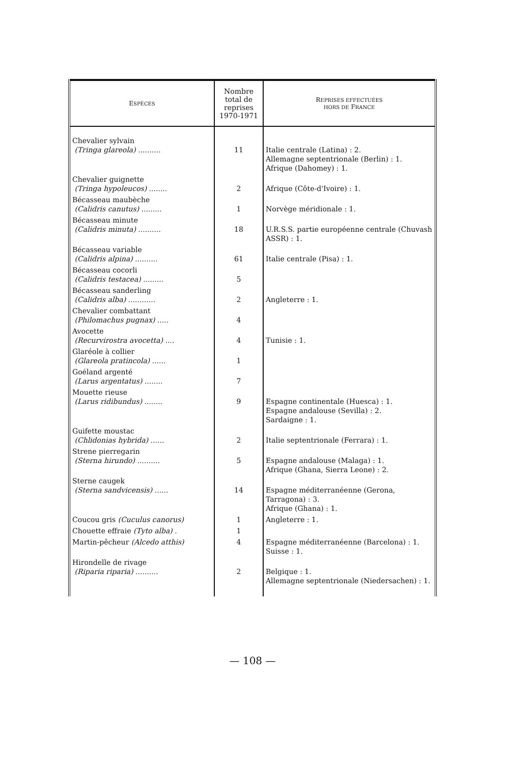| E SPÈCES | Nombre total de reprises 1970-1971 | R EPRISES EFFECTUÉES HORS DE F RANCE |
| --- | --- | --- |
| Chevalier sylvain (Tringa glareola) .......... | 11 | Italie centrale (Latina) : 2. Allemagne septentrionale (Berlin) : 1. Afrique (Dahomey) : 1. |
| Chevalier guignette (Tringa hypoleucos) ........ | 2 | Afrique (Côte-d'Ivoire) : 1. |
| Bécasseau maubèche (Calidris canutus) ......... | 1 | Norvège méridionale : 1. |
| Bécasseau minute (Calidris minuta) .......... | 18 | U.R.S.S. partie européenne centrale (Chuvash ASSR) : 1. |
| Bécasseau variable (Calidris alpina) .......... | 61 | Italie centrale (Pisa) : 1. |
| Bécasseau cocorli (Calidris testacea) ......... | 5 | |
| Bécasseau sanderling (Calidris alba) ............ | 2 | Angleterre : 1. |
| Chevalier combattant (Philomachus pugnax) ..... | 4 | |
| Avocette (Recurvirostra avocetta) .... | 4 | Tunisie : 1. |
| Glaréole à collier (Glareola pratincola) ...... | 1 | |
| Goéland argenté (Larus argentatus) ........ | 7 | |
| Mouette rieuse (Larus ridibundus) ........ | 9 | Espagne continentale (Huesca) : 1. Espagne andalouse (Sevilla) : 2. Sardaigne : 1. |
| Guifette moustac (Chlidonias hybrida) ...... | 2 | Italie septentrionale (Ferrara) : 1. |
| Strene pierregarin (Sterna hirundo) .......... | 5 | Espagne andalouse (Malaga) : 1. Afrique (Ghana, Sierra Leone) : 2. |
| Sterne caugek (Sterna sandvicensis) ...... | 14 | Espagne méditerranéenne (Gerona, Tarragona) : 3. Afrique (Ghana) : 1. |
| Coucou gris (Cuculus canorus) | 1 | Angleterre : 1. |
| Chouette effraie (Tyto alba) . | 1 | |
| Martin-pêcheur (Alcedo atthis) | 4 | Espagne méditerranéenne (Barcelona) : 1. Suisse : 1. |
| Hirondelle de rivage (Riparia riparia) .......... | 2 | Belgique : 1. Allemagne septentrionale (Niedersachen) : 1. |
— 108 —